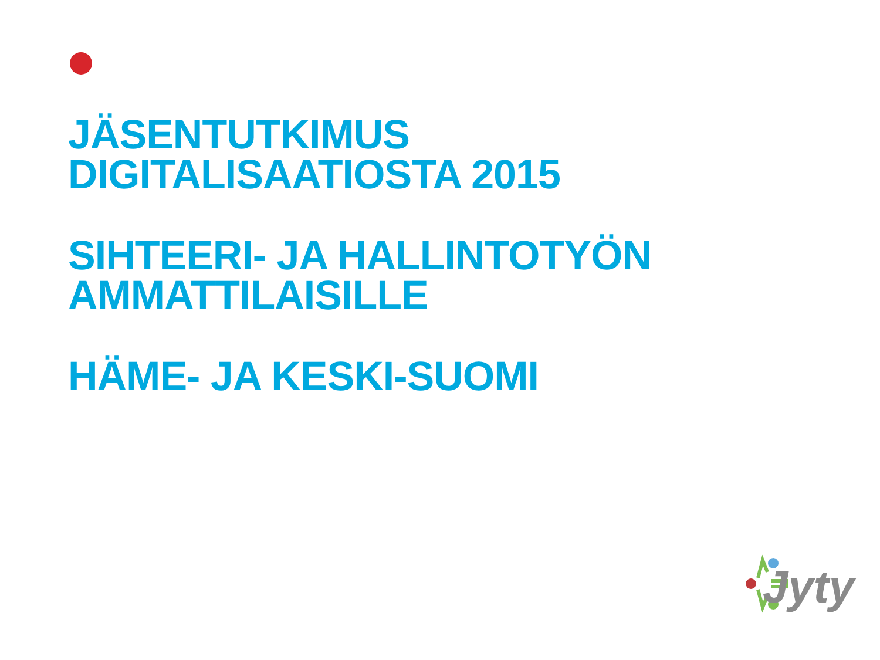JÄSENTUTKIMUS
DIGITALISAATIOSTA 2015
SIHTEERI- JA HALLINTOTYÖN
AMMATTILAISILLE
HÄME- JA KESKI-SUOMI
Jyty